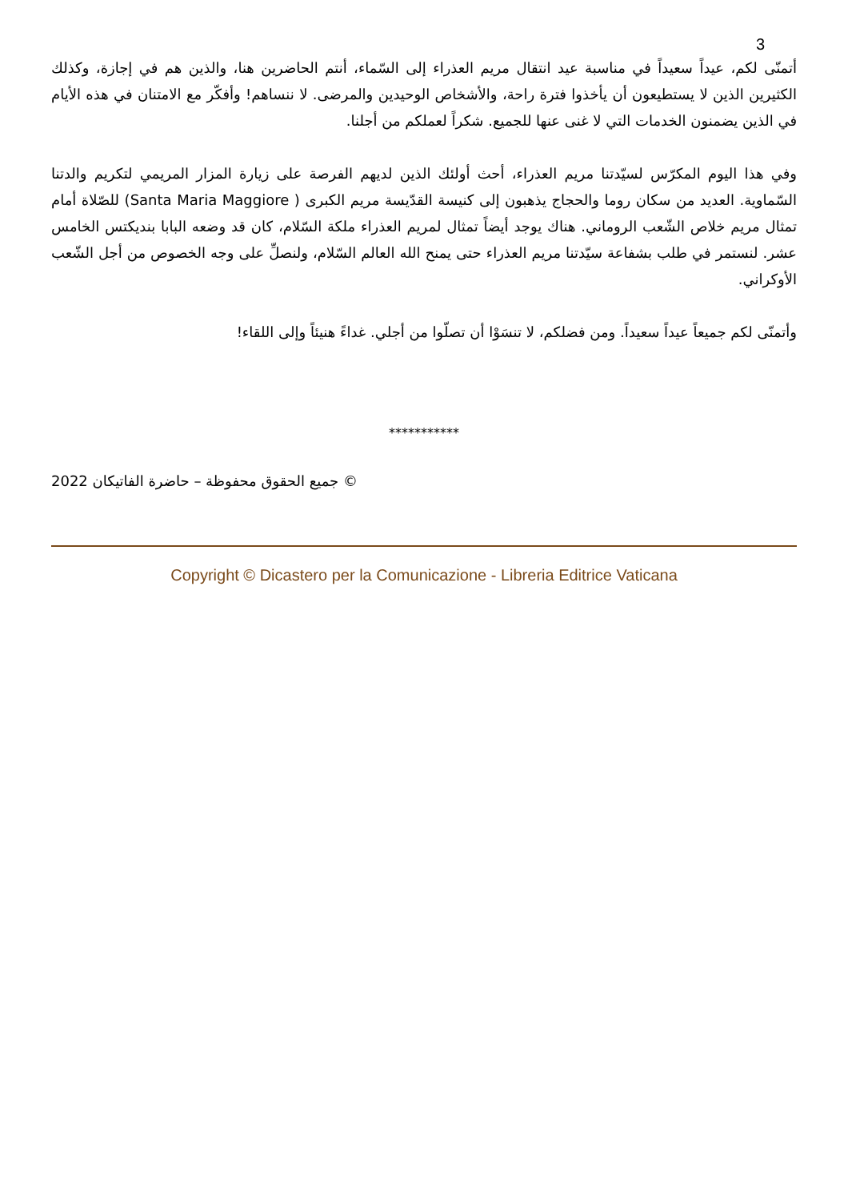3
أتمنّى لكم، عيداً سعيداً في مناسبة عيد انتقال مريم العذراء إلى السّماء، أنتم الحاضرين هنا، والذين هم في إجازة، وكذلك الكثيرين الذين لا يستطيعون أن يأخذوا فترة راحة، والأشخاص الوحيدين والمرضى. لا ننساهم! وأفكّر مع الامتنان في هذه الأيام في الذين يضمنون الخدمات التي لا غنى عنها للجميع. شكراً لعملكم من أجلنا.
وفي هذا اليوم المكرّس لسيّدتنا مريم العذراء، أحث أولئك الذين لديهم الفرصة على زيارة المزار المريمي لتكريم والدتنا السّماوية. العديد من سكان روما والحجاج يذهبون إلى كنيسة القدّيسة مريم الكبرى ( Santa Maria Maggiore) للصّلاة أمام تمثال مريم خلاص الشّعب الروماني. هناك يوجد أيضاً تمثال لمريم العذراء ملكة السّلام، كان قد وضعه البابا بنديكتس الخامس عشر. لنستمر في طلب بشفاعة سيّدتنا مريم العذراء حتى يمنح الله العالم السّلام، ولنصلِّ على وجه الخصوص من أجل الشّعب الأوكراني.
وأتمنّى لكم جميعاً عيداً سعيداً. ومن فضلكم، لا تنسَوْا أن تصلّوا من أجلي. غداءً هنيئاً وإلى اللقاء!
***********
© جميع الحقوق محفوظة – حاضرة الفاتيكان 2022
Copyright © Dicastero per la Comunicazione - Libreria Editrice Vaticana